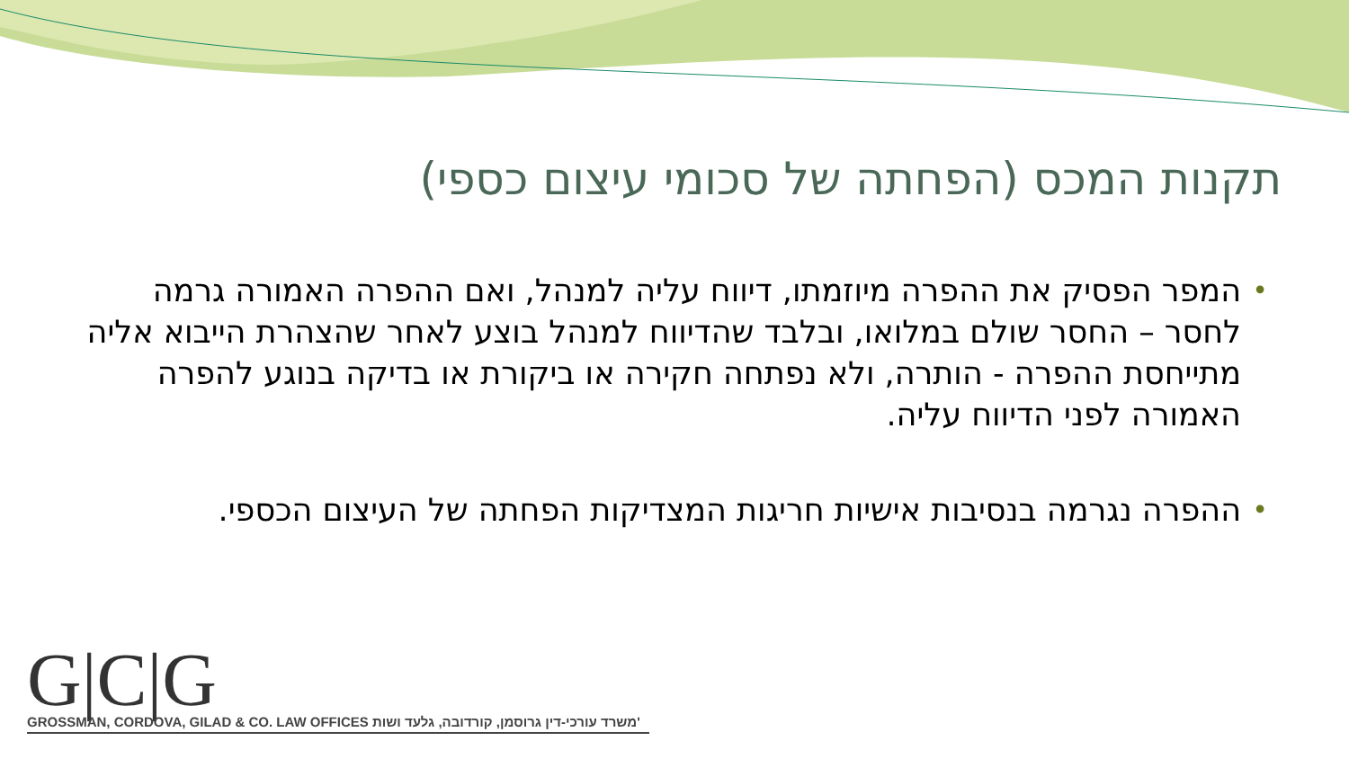תקנות המכס (הפחתה של סכומי עיצום כספי)
• המפר הפסיק את ההפרה מיוזמתו, דיווח עליה למנהל, ואם ההפרה האמורה גרמה לחסר – החסר שולם במלואו, ובלבד שהדיווח למנהל בוצע לאחר שהצהרת הייבוא אליה מתייחסת ההפרה - הותרה, ולא נפתחה חקירה או ביקורת או בדיקה בנוגע להפרה האמורה לפני הדיווח עליה.
• ההפרה נגרמה בנסיבות אישיות חריגות המצדיקות הפחתה של העיצום הכספי.
G|C|G
GROSSMAN, CORDOVA, GILAD & CO. LAW OFFICES משרד עורכי-דין גרוסמן, קורדובה, גלעד ושות'